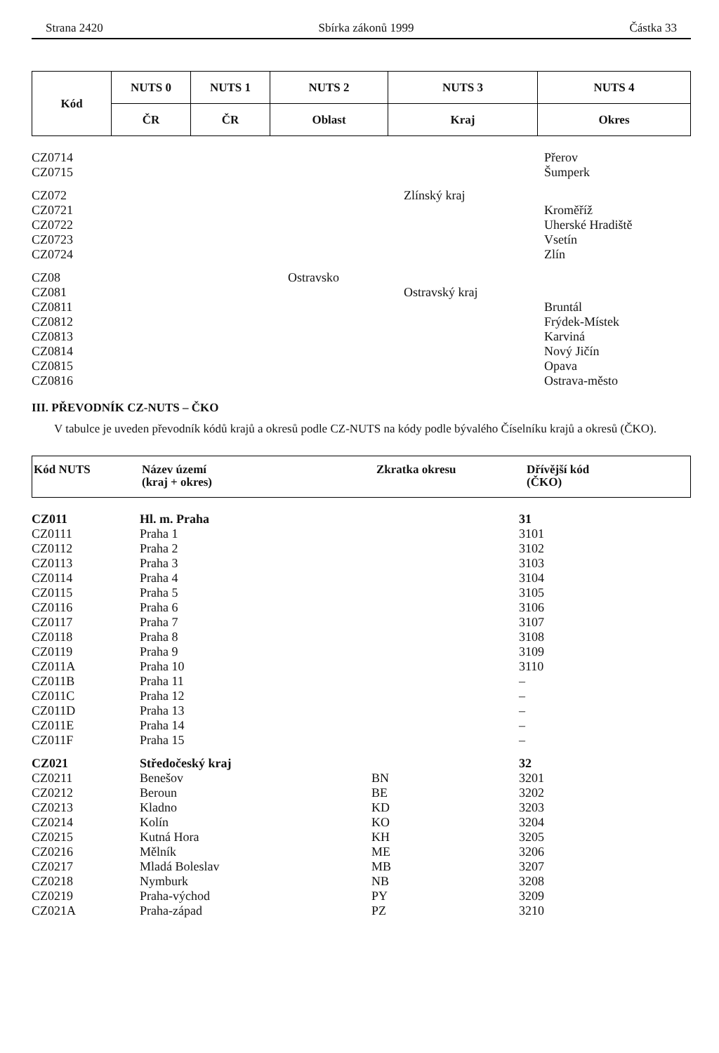Strana 2420 Sbírka zákonů 1999 Částka 33
| Kód | NUTS 0 | NUTS 1 | NUTS 2 | NUTS 3 | NUTS 4 |
| --- | --- | --- | --- | --- | --- |
| | ČR | ČR | Oblast | Kraj | Okres |
| CZ0714 | | | Přerov |
| CZ0715 | | | Šumperk |
| CZ072 | | Zlínský kraj | |
| CZ0721 | | | Kroměříž |
| CZ0722 | | | Uherské Hradiště |
| CZ0723 | | | Vsetín |
| CZ0724 | | | Zlín |
| CZ08 | Ostravsko | | |
| CZ081 | | Ostravský kraj | |
| CZ0811 | | | Bruntál |
| CZ0812 | | | Frýdek-Místek |
| CZ0813 | | | Karviná |
| CZ0814 | | | Nový Jičín |
| CZ0815 | | | Opava |
| CZ0816 | | | Ostrava-město |
III. PŘEVODNÍK CZ-NUTS – ČKO
V tabulce je uveden převodník kódů krajů a okresů podle CZ-NUTS na kódy podle bývalého Číselníku krajů a okresů (ČKO).
| Kód NUTS | Název území (kraj + okres) | Zkratka okresu | Dřívější kód (ČKO) |
| --- | --- | --- | --- |
| CZ011 | Hl. m. Praha | | 31 |
| CZ0111 | Praha 1 | | 3101 |
| CZ0112 | Praha 2 | | 3102 |
| CZ0113 | Praha 3 | | 3103 |
| CZ0114 | Praha 4 | | 3104 |
| CZ0115 | Praha 5 | | 3105 |
| CZ0116 | Praha 6 | | 3106 |
| CZ0117 | Praha 7 | | 3107 |
| CZ0118 | Praha 8 | | 3108 |
| CZ0119 | Praha 9 | | 3109 |
| CZ011A | Praha 10 | | 3110 |
| CZ011B | Praha 11 | | – |
| CZ011C | Praha 12 | | – |
| CZ011D | Praha 13 | | – |
| CZ011E | Praha 14 | | – |
| CZ011F | Praha 15 | | – |
| CZ021 | Středočeský kraj | | 32 |
| CZ0211 | Benešov | BN | 3201 |
| CZ0212 | Beroun | BE | 3202 |
| CZ0213 | Kladno | KD | 3203 |
| CZ0214 | Kolín | KO | 3204 |
| CZ0215 | Kutná Hora | KH | 3205 |
| CZ0216 | Mělník | ME | 3206 |
| CZ0217 | Mladá Boleslav | MB | 3207 |
| CZ0218 | Nymburk | NB | 3208 |
| CZ0219 | Praha-východ | PY | 3209 |
| CZ021A | Praha-západ | PZ | 3210 |